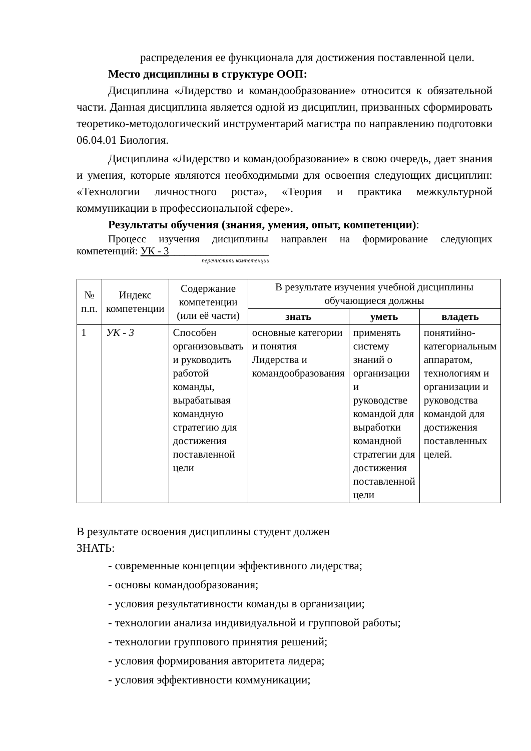распределения ее функционала для достижения поставленной цели.
Место дисциплины в структуре ООП:
Дисциплина «Лидерство и командообразование» относится к обязательной части. Данная дисциплина является одной из дисциплин, призванных сформировать теоретико-методологический инструментарий магистра по направлению подготовки 06.04.01 Биология.
Дисциплина «Лидерство и командообразование» в свою очередь, дает знания и умения, которые являются необходимыми для освоения следующих дисциплин: «Технологии личностного роста», «Теория и практика межкультурной коммуникации в профессиональной сфере».
Результаты обучения (знания, умения, опыт, компетенции):
Процесс изучения дисциплины направлен на формирование следующих компетенций: УК - 3___________________
перечислить компетенции
| № п.п. | Индекс компетенции | Содержание компетенции (или её части) | В результате изучения учебной дисциплины обучающиеся должны | | |
| --- | --- | --- | --- | --- | --- |
| | | | знать | уметь | владеть |
| 1 | УК - 3 | Способен организовывать и руководить работой команды, вырабатывая командную стратегию для достижения поставленной цели | основные категории и понятия Лидерства и командообразования | применять систему знаний о организации и руководстве командой для выработки командной стратегии для достижения поставленной цели | понятийно-категориальным аппаратом, технологиям и организации и руководства командой для достижения поставленных целей. |
В результате освоения дисциплины студент должен
ЗНАТЬ:
- современные концепции эффективного лидерства;
- основы командообразования;
- условия результативности команды в организации;
- технологии анализа индивидуальной и групповой работы;
- технологии группового принятия решений;
- условия формирования авторитета лидера;
- условия эффективности коммуникации;